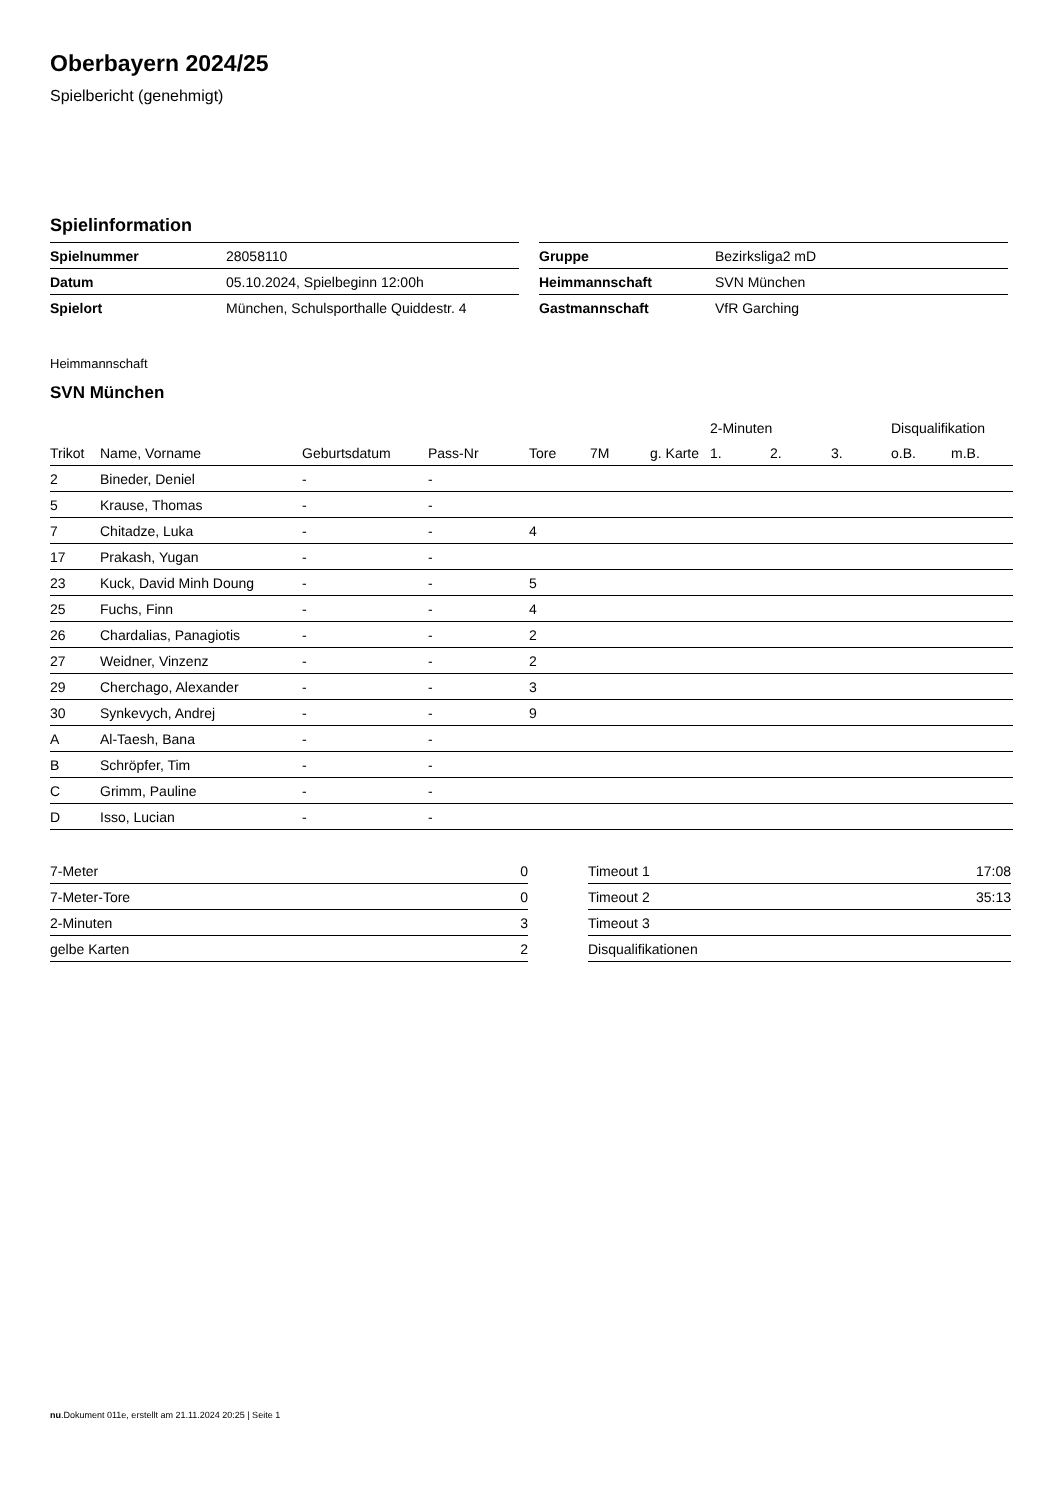Oberbayern 2024/25
Spielbericht (genehmigt)
Spielinformation
| Spielnummer | 28058110 |
| Datum | 05.10.2024, Spielbeginn 12:00h |
| Spielort | München, Schulsporthalle Quiddestr. 4 |
| Gruppe | Bezirksliga2 mD |
| Heimmannschaft | SVN München |
| Gastmannschaft | VfR Garching |
Heimmannschaft
SVN München
| | | | | | | | 2-Minuten | | | Disqualifikation | |
| --- | --- | --- | --- | --- | --- | --- | --- | --- | --- | --- | --- |
| Trikot | Name, Vorname | Geburtsdatum | Pass-Nr | Tore | 7M | g. Karte | 1. | 2. | 3. | o.B. | m.B. |
| 2 | Bineder, Deniel | - | - | | | | | | | | |
| 5 | Krause, Thomas | - | - | | | | | | | | |
| 7 | Chitadze, Luka | - | - | 4 | | | | | | | |
| 17 | Prakash, Yugan | - | - | | | | | | | | |
| 23 | Kuck, David Minh Doung | - | - | 5 | | | | | | | |
| 25 | Fuchs, Finn | - | - | 4 | | | | | | | |
| 26 | Chardalias, Panagiotis | - | - | 2 | | | | | | | |
| 27 | Weidner, Vinzenz | - | - | 2 | | | | | | | |
| 29 | Cherchago, Alexander | - | - | 3 | | | | | | | |
| 30 | Synkevych, Andrej | - | - | 9 | | | | | | | |
| A | Al-Taesh, Bana | - | - | | | | | | | | |
| B | Schröpfer, Tim | - | - | | | | | | | | |
| C | Grimm, Pauline | - | - | | | | | | | | |
| D | Isso, Lucian | - | - | | | | | | | | |
| 7-Meter | 0 |
| 7-Meter-Tore | 0 |
| 2-Minuten | 3 |
| gelbe Karten | 2 |
| Timeout 1 | 17:08 |
| Timeout 2 | 35:13 |
| Timeout 3 | |
| Disqualifikationen | |
nu.Dokument 011e, erstellt am 21.11.2024 20:25 | Seite 1